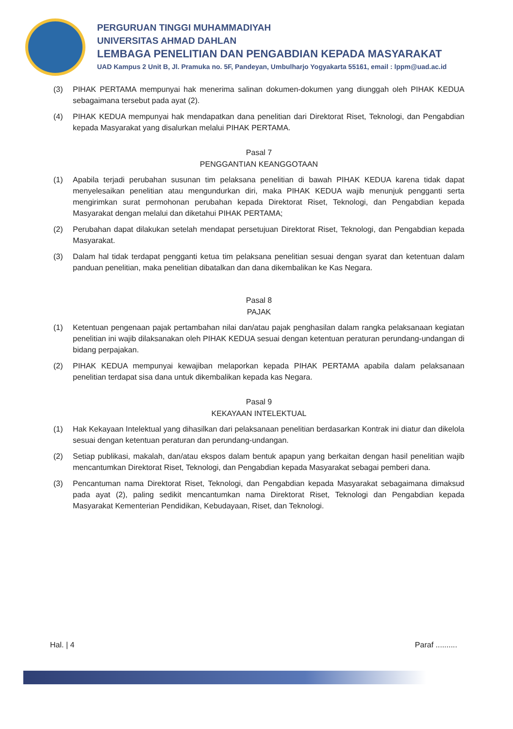PERGURUAN TINGGI MUHAMMADIYAH
UNIVERSITAS AHMAD DAHLAN
LEMBAGA PENELITIAN DAN PENGABDIAN KEPADA MASYARAKAT
UAD Kampus 2 Unit B, Jl. Pramuka no. 5F, Pandeyan, Umbulharjo Yogyakarta 55161, email : lppm@uad.ac.id
(3) PIHAK PERTAMA mempunyai hak menerima salinan dokumen-dokumen yang diunggah oleh PIHAK KEDUA sebagaimana tersebut pada ayat (2).
(4) PIHAK KEDUA mempunyai hak mendapatkan dana penelitian dari Direktorat Riset, Teknologi, dan Pengabdian kepada Masyarakat yang disalurkan melalui PIHAK PERTAMA.
Pasal 7
PENGGANTIAN KEANGGOTAAN
(1) Apabila terjadi perubahan susunan tim pelaksana penelitian di bawah PIHAK KEDUA karena tidak dapat menyelesaikan penelitian atau mengundurkan diri, maka PIHAK KEDUA wajib menunjuk pengganti serta mengirimkan surat permohonan perubahan kepada Direktorat Riset, Teknologi, dan Pengabdian kepada Masyarakat dengan melalui dan diketahui PIHAK PERTAMA;
(2) Perubahan dapat dilakukan setelah mendapat persetujuan Direktorat Riset, Teknologi, dan Pengabdian kepada Masyarakat.
(3) Dalam hal tidak terdapat pengganti ketua tim pelaksana penelitian sesuai dengan syarat dan ketentuan dalam panduan penelitian, maka penelitian dibatalkan dan dana dikembalikan ke Kas Negara.
Pasal 8
PAJAK
(1) Ketentuan pengenaan pajak pertambahan nilai dan/atau pajak penghasilan dalam rangka pelaksanaan kegiatan penelitian ini wajib dilaksanakan oleh PIHAK KEDUA sesuai dengan ketentuan peraturan perundang-undangan di bidang perpajakan.
(2) PIHAK KEDUA mempunyai kewajiban melaporkan kepada PIHAK PERTAMA apabila dalam pelaksanaan penelitian terdapat sisa dana untuk dikembalikan kepada kas Negara.
Pasal 9
KEKAYAAN INTELEKTUAL
(1) Hak Kekayaan Intelektual yang dihasilkan dari pelaksanaan penelitian berdasarkan Kontrak ini diatur dan dikelola sesuai dengan ketentuan peraturan dan perundang-undangan.
(2) Setiap publikasi, makalah, dan/atau ekspos dalam bentuk apapun yang berkaitan dengan hasil penelitian wajib mencantumkan Direktorat Riset, Teknologi, dan Pengabdian kepada Masyarakat sebagai pemberi dana.
(3) Pencantuman nama Direktorat Riset, Teknologi, dan Pengabdian kepada Masyarakat sebagaimana dimaksud pada ayat (2), paling sedikit mencantumkan nama Direktorat Riset, Teknologi dan Pengabdian kepada Masyarakat Kementerian Pendidikan, Kebudayaan, Riset, dan Teknologi.
Hal. | 4 Paraf ..........